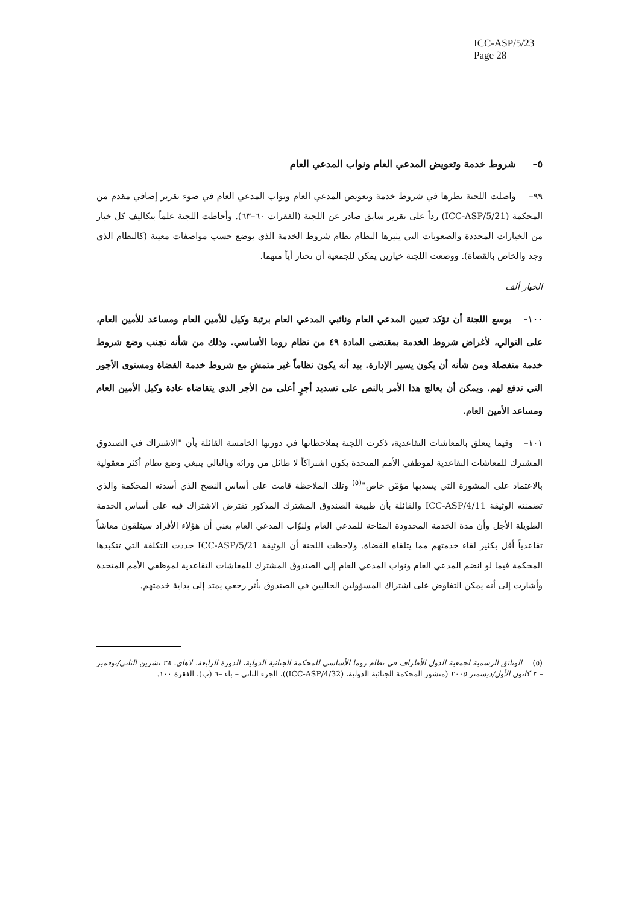ICC-ASP/5/23
Page 28
٥– شروط خدمة وتعويض المدعي العام ونواب المدعي العام
٩٩– واصلت اللجنة نظرها في شروط خدمة وتعويض المدعي العام ونواب المدعي العام في ضوء تقرير إضافي مقدم من المحكمة (ICC-ASP/5/21) رداً على تقرير سابق صادر عن اللجنة (الفقرات ٦٠–٦٣). وأحاطت اللجنة علماً بتكاليف كل خيار من الخيارات المحددة والصعوبات التي يثيرها النظام نظام شروط الخدمة الذي يوضع حسب مواصفات معينة (كالنظام الذي وجد والخاص بالقضاة). ووضعت اللجنة خيارين يمكن للجمعية أن تختار أياً منهما.
الخيار ألف
١٠٠– بوسع اللجنة أن تؤكد تعيين المدعي العام ونائبي المدعي العام برتبة وكيل للأمين العام ومساعد للأمين العام، على التوالي، لأغراض شروط الخدمة بمقتضى المادة ٤٩ من نظام روما الأساسي. وذلك من شأنه تجنب وضع شروط خدمة منفصلة ومن شأنه أن يكون يسير الإدارة. بيد أنه يكون نظاماً غير متمشٍ مع شروط خدمة القضاة ومستوى الأجور التي تدفع لهم. ويمكن أن يعالج هذا الأمر بالنص على تسديد أجرٍ أعلى من الأجر الذي يتقاضاه عادة وكيل الأمين العام ومساعد الأمين العام.
١٠١– وفيما يتعلق بالمعاشات التقاعدية، ذكرت اللجنة بملاحظاتها في دورتها الخامسة القائلة بأن "الاشتراك في الصندوق المشترك للمعاشات التقاعدية لموظفي الأمم المتحدة يكون اشتراكاً لا طائل من ورائه وبالتالي ينبغي وضع نظام أكثر معقولية بالاعتماد على المشورة التي يسديها مؤمّن خاص"<sup>(٥)</sup> وتلك الملاحظة قامت على أساس النصح الذي أسدته المحكمة والذي تضمنته الوثيقة ICC-ASP/4/11 والقائلة بأن طبيعة الصندوق المشترك المذكور تفترض الاشتراك فيه على أساس الخدمة الطويلة الأجل وأن مدة الخدمة المحدودة المتاحة للمدعي العام ولنوّاب المدعي العام يعني أن هؤلاء الأفراد سيتلقون معاشاً تقاعدياً أقل بكثير لقاء خدمتهم مما يتلقاه القضاة. ولاحظت اللجنة أن الوثيقة ICC-ASP/5/21 حددت التكلفة التي تتكبدها المحكمة فيما لو انضم المدعي العام ونواب المدعي العام إلى الصندوق المشترك للمعاشات التقاعدية لموظفي الأمم المتحدة وأشارت إلى أنه يمكن التفاوض على اشتراك المسؤولين الحاليين في الصندوق بأثر رجعي يمتد إلى بداية خدمتهم.
(٥) الوثائق الرسمية لجمعية الدول الأطراف في نظام روما الأساسي للمحكمة الجنائية الدولية، الدورة الرابعة، لاهاي، ٢٨ تشرين الثاني/نوفمبر – ٣ كانون الأول/ديسمبر ٢٠٠٥ (منشور المحكمة الجنائية الدولية، (ICC-ASP/4/32))، الجزء الثاني – باء –٦ (ب)، الفقرة ١٠٠.